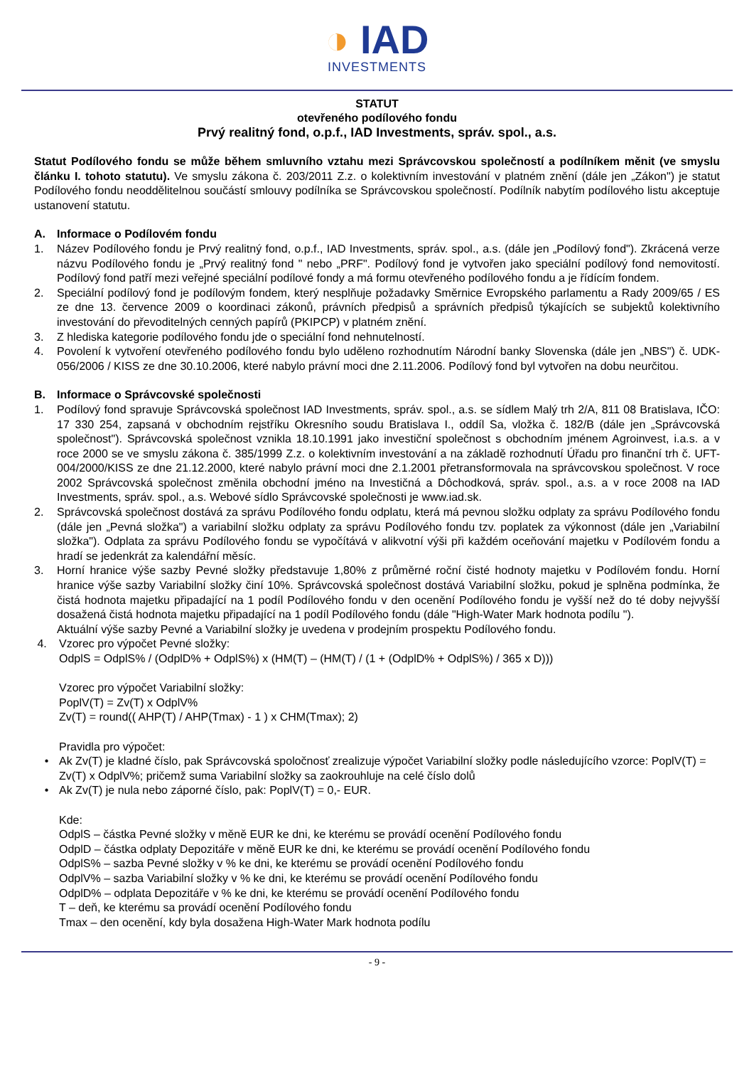◑ IAD
INVESTMENTS
STATUT
otevřeného podílového fondu
Prvý realitný fond, o.p.f., IAD Investments, správ. spol., a.s.
Statut Podílového fondu se může během smluvního vztahu mezi Správcovskou společností a podílníkem měnit (ve smyslu článku I. tohoto statutu). Ve smyslu zákona č. 203/2011 Z.z. o kolektivním investování v platném znění (dále jen „Zákon") je statut Podílového fondu neoddělitelnou součástí smlouvy podílníka se Správcovskou společností. Podílník nabytím podílového listu akceptuje ustanovení statutu.
A. Informace o Podílovém fondu
1. Název Podílového fondu je Prvý realitný fond, o.p.f., IAD Investments, správ. spol., a.s. (dále jen „Podílový fond"). Zkrácená verze názvu Podílového fondu je „Prvý realitný fond " nebo „PRF". Podílový fond je vytvořen jako speciální podílový fond nemovitostí. Podílový fond patří mezi veřejné speciální podílové fondy a má formu otevřeného podílového fondu a je řídícím fondem.
2. Speciální podílový fond je podílovým fondem, který nesplňuje požadavky Směrnice Evropského parlamentu a Rady 2009/65 / ES ze dne 13. července 2009 o koordinaci zákonů, právních předpisů a správních předpisů týkajících se subjektů kolektivního investování do převoditelných cenných papírů (PKIPCP) v platném znění.
3. Z hlediska kategorie podílového fondu jde o speciální fond nehnutelností.
4. Povolení k vytvoření otevřeného podílového fondu bylo uděleno rozhodnutím Národní banky Slovenska (dále jen „NBS") č. UDK-056/2006 / KISS ze dne 30.10.2006, které nabylo právní moci dne 2.11.2006. Podílový fond byl vytvořen na dobu neurčitou.
B. Informace o Správcovské společnosti
1. Podílový fond spravuje Správcovská společnost IAD Investments, správ. spol., a.s. se sídlem Malý trh 2/A, 811 08 Bratislava, IČO: 17 330 254, zapsaná v obchodním rejstříku Okresního soudu Bratislava I., oddíl Sa, vložka č. 182/B (dále jen „Správcovská společnost"). Správcovská společnost vznikla 18.10.1991 jako investiční společnost s obchodním jménem Agroinvest, i.a.s. a v roce 2000 se ve smyslu zákona č. 385/1999 Z.z. o kolektivním investování a na základě rozhodnutí Úřadu pro finanční trh č. UFT-004/2000/KISS ze dne 21.12.2000, které nabylo právní moci dne 2.1.2001 přetransformovala na správcovskou společnost. V roce 2002 Správcovská společnost změnila obchodní jméno na Investičná a Dôchodková, správ. spol., a.s. a v roce 2008 na IAD Investments, správ. spol., a.s. Webové sídlo Správcovské společnosti je www.iad.sk.
2. Správcovská společnost dostává za správu Podílového fondu odplatu, která má pevnou složku odplaty za správu Podílového fondu (dále jen „Pevná složka") a variabilní složku odplaty za správu Podílového fondu tzv. poplatek za výkonnost (dále jen „Variabilní složka"). Odplata za správu Podílového fondu se vypočítává v alikvotní výši při každém oceňování majetku v Podílovém fondu a hradí se jedenkrát za kalendářní měsíc.
3. Horní hranice výše sazby Pevné složky představuje 1,80% z průměrné roční čisté hodnoty majetku v Podílovém fondu. Horní hranice výše sazby Variabilní složky činí 10%. Správcovská společnost dostává Variabilní složku, pokud je splněna podmínka, že čistá hodnota majetku připadající na 1 podíl Podílového fondu v den ocenění Podílového fondu je vyšší než do té doby nejvyšší dosažená čistá hodnota majetku připadající na 1 podíl Podílového fondu (dále "High-Water Mark hodnota podílu ").
Aktuální výše sazby Pevné a Variabilní složky je uvedena v prodejním prospektu Podílového fondu.
4. Vzorec pro výpočet Pevné složky:
OdplS = OdplS% / (OdplD% + OdplS%) x (HM(T) – (HM(T) / (1 + (OdplD% + OdplS%) / 365 x D)))
Vzorec pro výpočet Variabilní složky:
PoplV(T) = Zv(T) x OdplV%
Zv(T) = round(( AHP(T) / AHP(Tmax) - 1 ) x CHM(Tmax); 2)
Pravidla pro výpočet:
• Ak Zv(T) je kladné číslo, pak Správcovská spoločnosť zrealizuje výpočet Variabilní složky podle následujícího vzorce: PoplV(T) = Zv(T) x OdplV%; pričemž suma Variabilní složky sa zaokrouhluje na celé číslo dolů
• Ak Zv(T) je nula nebo záporné číslo, pak: PoplV(T) = 0,- EUR.
Kde:
OdplS – částka Pevné složky v měně EUR ke dni, ke kterému se provádí ocenění Podílového fondu
OdplD – částka odplaty Depozitáře v měně EUR ke dni, ke kterému se provádí ocenění Podílového fondu
OdplS% – sazba Pevné složky v % ke dni, ke kterému se provádí ocenění Podílového fondu
OdplV% – sazba Variabilní složky v % ke dni, ke kterému se provádí ocenění Podílového fondu
OdplD% – odplata Depozitáře v % ke dni, ke kterému se provádí ocenění Podílového fondu
T – deň, ke kterému sa provádí ocenění Podílového fondu
Tmax – den ocenění, kdy byla dosažena High-Water Mark hodnota podílu
- 9 -